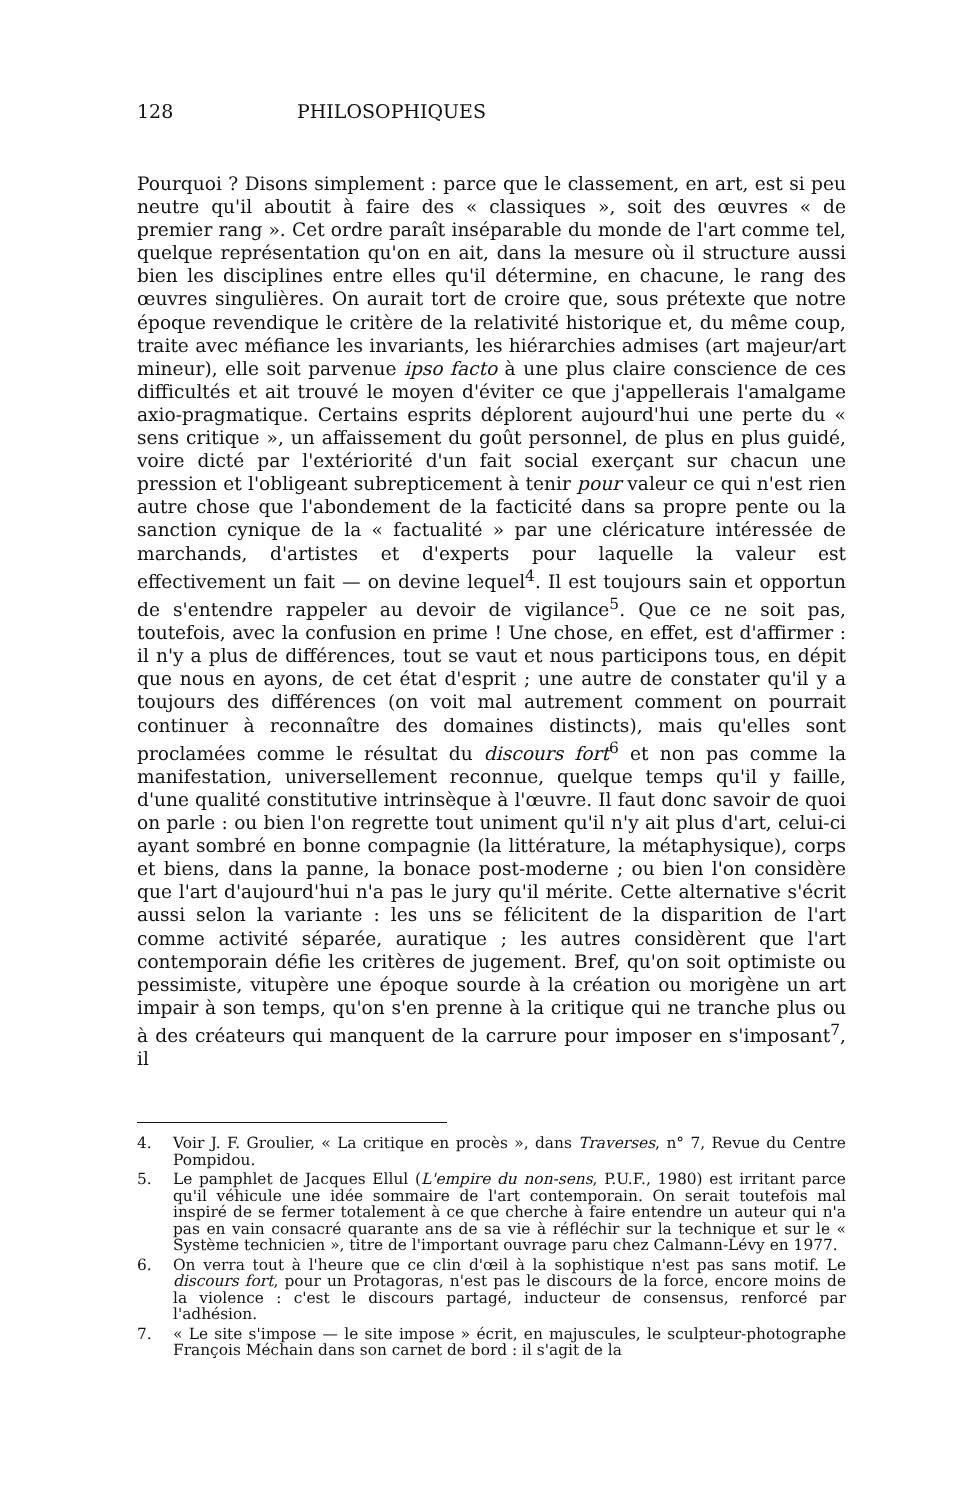128 PHILOSOPHIQUES
Pourquoi ? Disons simplement : parce que le classement, en art, est si peu neutre qu'il aboutit à faire des « classiques », soit des œuvres « de premier rang ». Cet ordre paraît inséparable du monde de l'art comme tel, quelque représentation qu'on en ait, dans la mesure où il structure aussi bien les disciplines entre elles qu'il détermine, en chacune, le rang des œuvres singulières. On aurait tort de croire que, sous prétexte que notre époque revendique le critère de la relativité historique et, du même coup, traite avec méfiance les invariants, les hiérarchies admises (art majeur/art mineur), elle soit parvenue ipso facto à une plus claire conscience de ces difficultés et ait trouvé le moyen d'éviter ce que j'appellerais l'amalgame axio-pragmatique. Certains esprits déplorent aujourd'hui une perte du « sens critique », un affaissement du goût personnel, de plus en plus guidé, voire dicté par l'extériorité d'un fait social exerçant sur chacun une pression et l'obligeant subrepticement à tenir pour valeur ce qui n'est rien autre chose que l'abondement de la facticité dans sa propre pente ou la sanction cynique de la « factualité » par une cléricature intéressée de marchands, d'artistes et d'experts pour laquelle la valeur est effectivement un fait — on devine lequel<sup>4</sup>. Il est toujours sain et opportun de s'entendre rappeler au devoir de vigilance<sup>5</sup>. Que ce ne soit pas, toutefois, avec la confusion en prime ! Une chose, en effet, est d'affirmer : il n'y a plus de différences, tout se vaut et nous participons tous, en dépit que nous en ayons, de cet état d'esprit ; une autre de constater qu'il y a toujours des différences (on voit mal autrement comment on pourrait continuer à reconnaître des domaines distincts), mais qu'elles sont proclamées comme le résultat du discours fort<sup>6</sup> et non pas comme la manifestation, universellement reconnue, quelque temps qu'il y faille, d'une qualité constitutive intrinsèque à l'œuvre. Il faut donc savoir de quoi on parle : ou bien l'on regrette tout uniment qu'il n'y ait plus d'art, celui-ci ayant sombré en bonne compagnie (la littérature, la métaphysique), corps et biens, dans la panne, la bonace post-moderne ; ou bien l'on considère que l'art d'aujourd'hui n'a pas le jury qu'il mérite. Cette alternative s'écrit aussi selon la variante : les uns se félicitent de la disparition de l'art comme activité séparée, auratique ; les autres considèrent que l'art contemporain défie les critères de jugement. Bref, qu'on soit optimiste ou pessimiste, vitupère une époque sourde à la création ou morigène un art impair à son temps, qu'on s'en prenne à la critique qui ne tranche plus ou à des créateurs qui manquent de la carrure pour imposer en s'imposant<sup>7</sup>, il
4. Voir J. F. Groulier, « La critique en procès », dans Traverses, n° 7, Revue du Centre Pompidou.
5. Le pamphlet de Jacques Ellul (L'empire du non-sens, P.U.F., 1980) est irritant parce qu'il véhicule une idée sommaire de l'art contemporain. On serait toutefois mal inspiré de se fermer totalement à ce que cherche à faire entendre un auteur qui n'a pas en vain consacré quarante ans de sa vie à réfléchir sur la technique et sur le « Système technicien », titre de l'important ouvrage paru chez Calmann-Lévy en 1977.
6. On verra tout à l'heure que ce clin d'œil à la sophistique n'est pas sans motif. Le discours fort, pour un Protagoras, n'est pas le discours de la force, encore moins de la violence : c'est le discours partagé, inducteur de consensus, renforcé par l'adhésion.
7. « Le site s'impose — le site impose » écrit, en majuscules, le sculpteur-photographe François Méchain dans son carnet de bord : il s'agit de la